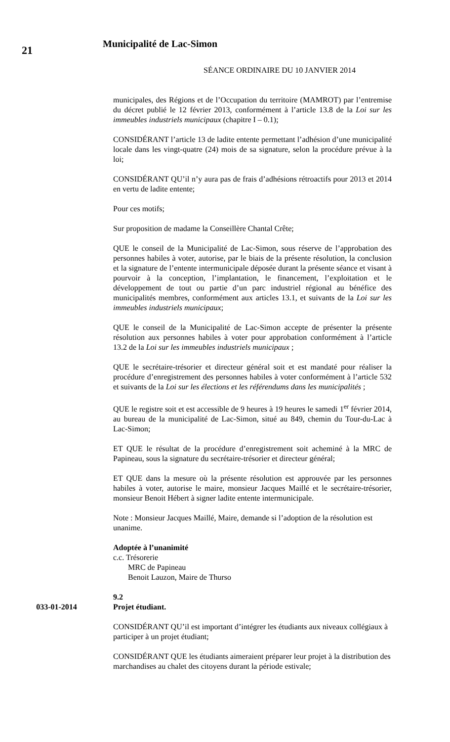21
Municipalité de Lac-Simon
SÉANCE ORDINAIRE DU 10 JANVIER 2014
municipales, des Régions et de l’Occupation du territoire (MAMROT) par l’entremise du décret publié le 12 février 2013, conformément à l’article 13.8 de la Loi sur les immeubles industriels municipaux (chapitre I – 0.1);
CONSIDÉRANT l’article 13 de ladite entente permettant l’adhésion d’une municipalité locale dans les vingt-quatre (24) mois de sa signature, selon la procédure prévue à la loi;
CONSIDÉRANT QU’il n’y aura pas de frais d’adhésions rétroactifs pour 2013 et 2014 en vertu de ladite entente;
Pour ces motifs;
Sur proposition de madame la Conseillère Chantal Crête;
QUE le conseil de la Municipalité de Lac-Simon, sous réserve de l’approbation des personnes habiles à voter, autorise, par le biais de la présente résolution, la conclusion et la signature de l’entente intermunicipale déposée durant la présente séance et visant à pourvoir à la conception, l’implantation, le financement, l’exploitation et le développement de tout ou partie d’un parc industriel régional au bénéfice des municipalités membres, conformément aux articles 13.1, et suivants de la Loi sur les immeubles industriels municipaux;
QUE le conseil de la Municipalité de Lac-Simon accepte de présenter la présente résolution aux personnes habiles à voter pour approbation conformément à l’article 13.2 de la Loi sur les immeubles industriels municipaux ;
QUE le secrétaire-trésorier et directeur général soit et est mandaté pour réaliser la procédure d’enregistrement des personnes habiles à voter conformément à l’article 532 et suivants de la Loi sur les élections et les référendums dans les municipalités ;
QUE le registre soit et est accessible de 9 heures à 19 heures le samedi 1<sup>er</sup> février 2014, au bureau de la municipalité de Lac-Simon, situé au 849, chemin du Tour-du-Lac à Lac-Simon;
ET QUE le résultat de la procédure d’enregistrement soit acheminé à la MRC de Papineau, sous la signature du secrétaire-trésorier et directeur général;
ET QUE dans la mesure où la présente résolution est approuvée par les personnes habiles à voter, autorise le maire, monsieur Jacques Maillé et le secrétaire-trésorier, monsieur Benoit Hébert à signer ladite entente intermunicipale.
Note : Monsieur Jacques Maillé, Maire, demande si l’adoption de la résolution est unanime.
Adoptée à l’unanimité
c.c. Trésorerie
MRC de Papineau
Benoit Lauzon, Maire de Thurso
033-01-2014 9.2
Projet étudiant.
CONSIDÉRANT QU’il est important d’intégrer les étudiants aux niveaux collégiaux à participer à un projet étudiant;
CONSIDÉRANT QUE les étudiants aimeraient préparer leur projet à la distribution des marchandises au chalet des citoyens durant la période estivale;